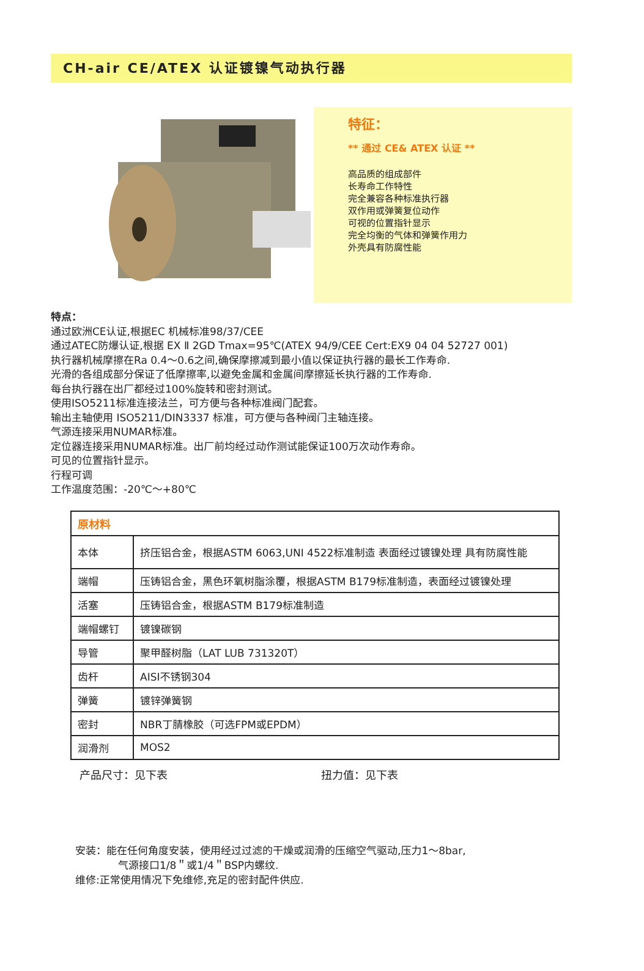CH-air CE/ATEX 认证镀镍气动执行器
特征：
** 通过 CE& ATEX 认证 **
高品质的组成部件
长寿命工作特性
完全兼容各种标准执行器
双作用或弹簧复位动作
可视的位置指针显示
完全均衡的气体和弹簧作用力
外壳具有防腐性能
特点：
通过欧洲CE认证,根据EC 机械标准98/37/CEE
通过ATEC防爆认证,根据 EX Ⅱ 2GD Tmax=95℃(ATEX 94/9/CEE Cert:EX9 04 04 52727 001)
执行器机械摩擦在Ra 0.4～0.6之间,确保摩擦减到最小值以保证执行器的最长工作寿命.
光滑的各组成部分保证了低摩擦率,以避免金属和金属间摩擦延长执行器的工作寿命.
每台执行器在出厂都经过100%旋转和密封测试。
使用ISO5211标准连接法兰，可方便与各种标准阀门配套。
输出主轴使用 ISO5211/DIN3337 标准，可方便与各种阀门主轴连接。
气源连接采用NUMAR标准。
定位器连接采用NUMAR标准。出厂前均经过动作测试能保证100万次动作寿命。
可见的位置指针显示。
行程可调
工作温度范围：-20℃～+80℃
| 原材料 | |
| --- | --- |
| 本体 | 挤压铝合金，根据ASTM 6063,UNI 4522标准制造 表面经过镀镍处理 具有防腐性能 |
| 端帽 | 压铸铝合金，黑色环氧树脂涂覆，根据ASTM B179标准制造，表面经过镀镍处理 |
| 活塞 | 压铸铝合金，根据ASTM B179标准制造 |
| 端帽螺钉 | 镀镍碳钢 |
| 导管 | 聚甲醛树脂（LAT LUB 731320T） |
| 齿杆 | AISI不锈钢304 |
| 弹簧 | 镀锌弹簧钢 |
| 密封 | NBR丁腈橡胶（可选FPM或EPDM） |
| 润滑剂 | MOS2 |
产品尺寸：见下表 扭力值：见下表
安装：能在任何角度安装，使用经过过滤的干燥或润滑的压缩空气驱动,压力1～8bar,
气源接口1/8＂或1/4＂BSP内螺纹.
维修:正常使用情况下免维修,充足的密封配件供应.